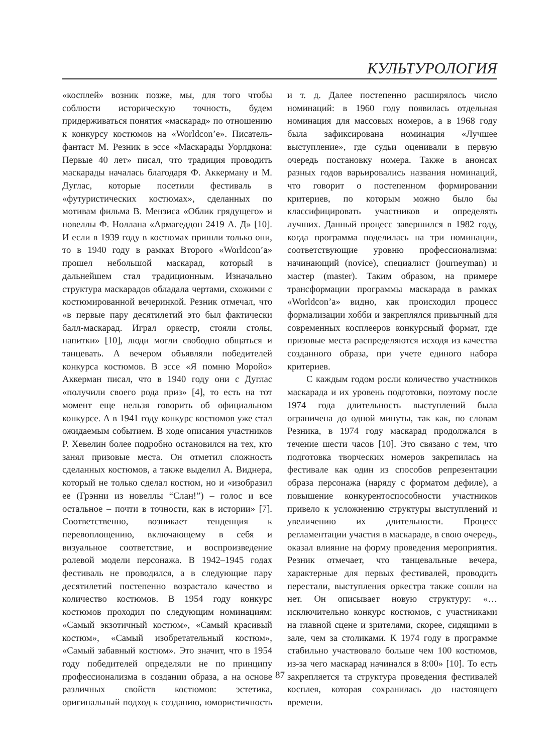КУЛЬТУРОЛОГИЯ
«косплей» возник позже, мы, для того чтобы соблюсти историческую точность, будем придерживаться понятия «маскарад» по отношению к конкурсу костюмов на «Worldcon’е». Писатель-фантаст М. Резник в эссе «Маскарады Уорлдкона: Первые 40 лет» писал, что традиция проводить маскарады началась благодаря Ф. Аккерману и М. Дуглас, которые посетили фестиваль в «футуристических костюмах», сделанных по мотивам фильма В. Мензиса «Облик грядущего» и новеллы Ф. Ноллана «Армагеддон 2419 А. Д» [10]. И если в 1939 году в костюмах пришли только они, то в 1940 году в рамках Второго «Worldcon’а» прошел небольшой маскарад, который в дальнейшем стал традиционным. Изначально структура маскарадов обладала чертами, схожими с костюмированной вечеринкой. Резник отмечал, что «в первые пару десятилетий это был фактически балл-маскарад. Играл оркестр, стояли столы, напитки» [10], люди могли свободно общаться и танцевать. А вечером объявляли победителей конкурса костюмов. В эссе «Я помню Моройо» Аккерман писал, что в 1940 году они с Дуглас «получили своего рода приз» [4], то есть на тот момент еще нельзя говорить об официальном конкурсе. А в 1941 году конкурс костюмов уже стал ожидаемым событием. В ходе описания участников Р. Хевелин более подробно остановился на тех, кто занял призовые места. Он отметил сложность сделанных костюмов, а также выделил А. Виднера, который не только сделал костюм, но и «изобразил ее (Грэнни из новеллы “Слан!”) – голос и все остальное – почти в точности, как в истории» [7]. Соответственно, возникает тенденция к перевоплощению, включающему в себя и визуальное соответствие, и воспроизведение ролевой модели персонажа. В 1942–1945 годах фестиваль не проводился, а в следующие пару десятилетий постепенно возрастало качество и количество костюмов. В 1954 году конкурс костюмов проходил по следующим номинациям: «Самый экзотичный костюм», «Самый красивый костюм», «Самый изобретательный костюм», «Самый забавный костюм». Это значит, что в 1954 году победителей определяли не по принципу профессионализма в создании образа, а на основе различных свойств костюмов: эстетика, оригинальный подход к созданию, юмористичность и т. д. Далее постепенно расширялось число номинаций: в 1960 году появилась отдельная номинация для массовых номеров, а в 1968 году была зафиксирована номинация «Лучшее выступление», где судьи оценивали в первую очередь постановку номера. Также в анонсах разных годов варьировались названия номинаций, что говорит о постепенном формировании критериев, по которым можно было бы классифицировать участников и определять лучших. Данный процесс завершился в 1982 году, когда программа поделилась на три номинации, соответствующие уровню профессионализма: начинающий (novice), специалист (journeyman) и мастер (master). Таким образом, на примере трансформации программы маскарада в рамках «Worldcon’а» видно, как происходил процесс формализации хобби и закреплялся привычный для современных косплееров конкурсный формат, где призовые места распределяются исходя из качества созданного образа, при учете единого набора критериев.
С каждым годом росли количество участников маскарада и их уровень подготовки, поэтому после 1974 года длительность выступлений была ограничена до одной минуты, так как, по словам Резника, в 1974 году маскарад продолжался в течение шести часов [10]. Это связано с тем, что подготовка творческих номеров закрепилась на фестивале как один из способов репрезентации образа персонажа (наряду с форматом дефиле), а повышение конкурентоспособности участников привело к усложнению структуры выступлений и увеличению их длительности. Процесс регламентации участия в маскараде, в свою очередь, оказал влияние на форму проведения мероприятия. Резник отмечает, что танцевальные вечера, характерные для первых фестивалей, проводить перестали, выступления оркестра также сошли на нет. Он описывает новую структуру: «…исключительно конкурс костюмов, с участниками на главной сцене и зрителями, скорее, сидящими в зале, чем за столиками. К 1974 году в программе стабильно участвовало больше чем 100 костюмов, из-за чего маскарад начинался в 8:00» [10]. То есть закрепляется та структура проведения фестивалей косплея, которая сохранилась до настоящего времени.
87